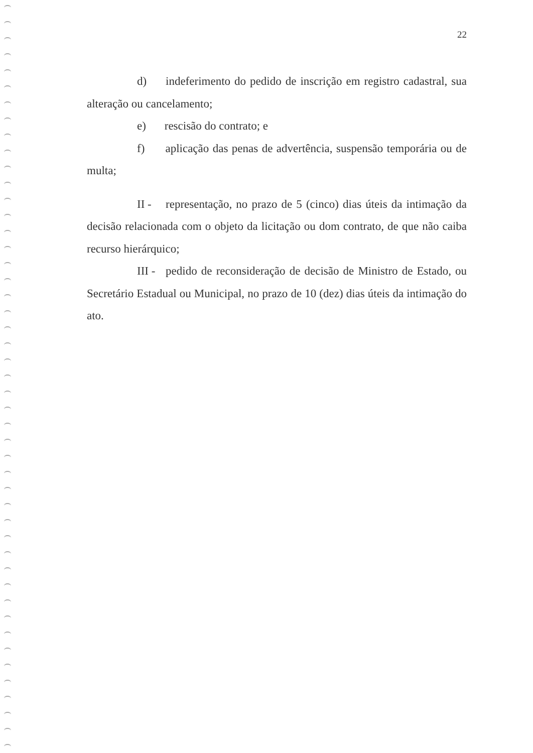22
d) indeferimento do pedido de inscrição em registro cadastral, sua alteração ou cancelamento;
e) rescisão do contrato; e
f) aplicação das penas de advertência, suspensão temporária ou de multa;
II - representação, no prazo de 5 (cinco) dias úteis da intimação da decisão relacionada com o objeto da licitação ou dom contrato, de que não caiba recurso hierárquico;
III - pedido de reconsideração de decisão de Ministro de Estado, ou Secretário Estadual ou Municipal, no prazo de 10 (dez) dias úteis da intimação do ato.